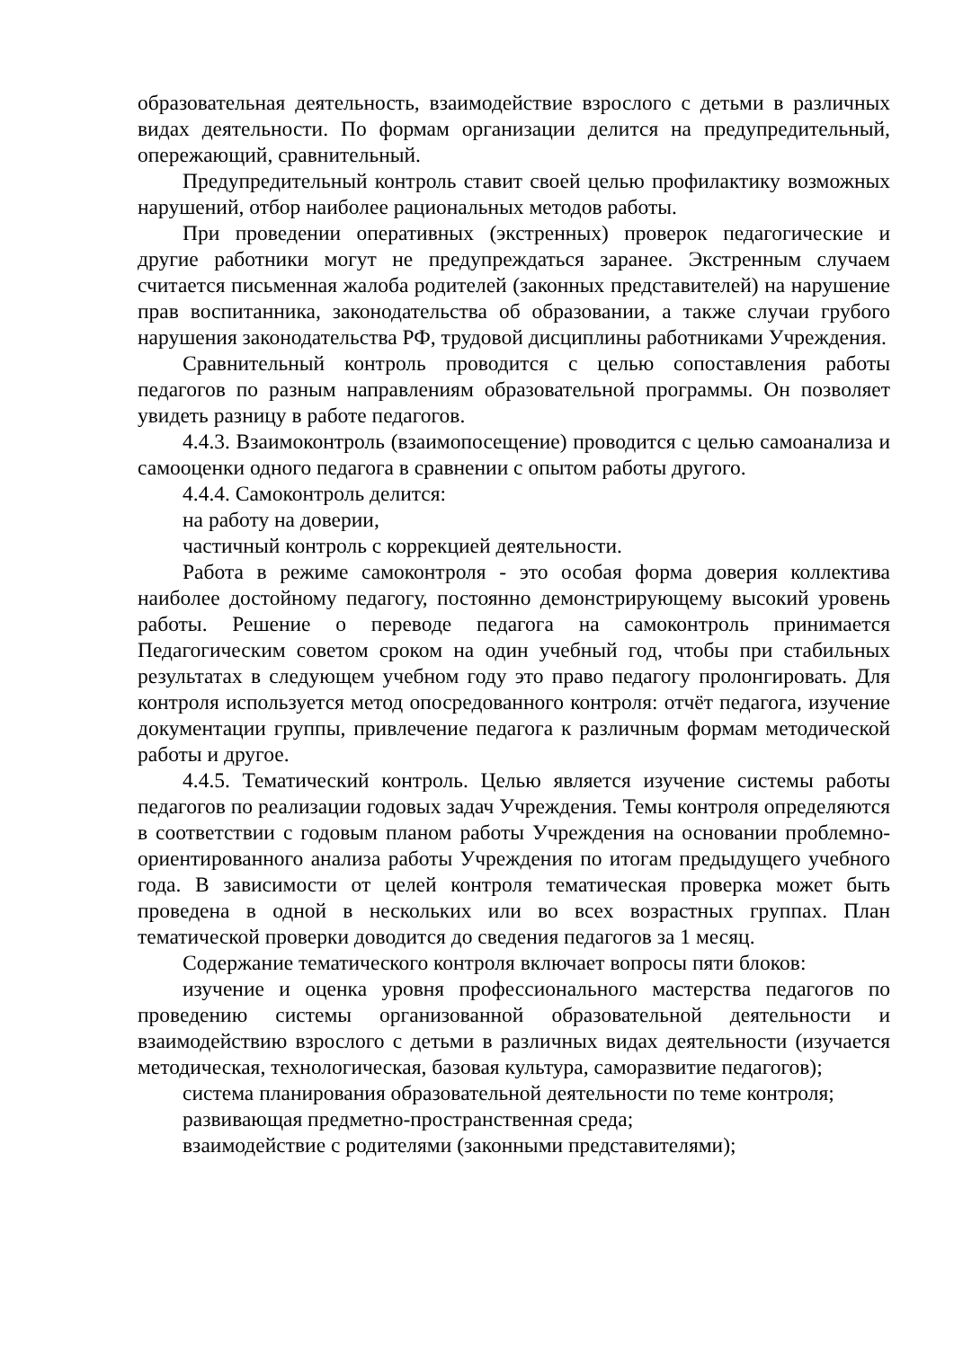образовательная деятельность, взаимодействие взрослого с детьми в различных видах деятельности. По формам организации делится на предупредительный, опережающий, сравнительный.
Предупредительный контроль ставит своей целью профилактику возможных нарушений, отбор наиболее рациональных методов работы.
При проведении оперативных (экстренных) проверок педагогические и другие работники могут не предупреждаться заранее. Экстренным случаем считается письменная жалоба родителей (законных представителей) на нарушение прав воспитанника, законодательства об образовании, а также случаи грубого нарушения законодательства РФ, трудовой дисциплины работниками Учреждения.
Сравнительный контроль проводится с целью сопоставления работы педагогов по разным направлениям образовательной программы. Он позволяет увидеть разницу в работе педагогов.
4.4.3. Взаимоконтроль (взаимопосещение) проводится с целью самоанализа и самооценки одного педагога в сравнении с опытом работы другого.
4.4.4. Самоконтроль делится:
на работу на доверии,
частичный контроль с коррекцией деятельности.
Работа в режиме самоконтроля - это особая форма доверия коллектива наиболее достойному педагогу, постоянно демонстрирующему высокий уровень работы. Решение о переводе педагога на самоконтроль принимается Педагогическим советом сроком на один учебный год, чтобы при стабильных результатах в следующем учебном году это право педагогу пролонгировать. Для контроля используется метод опосредованного контроля: отчёт педагога, изучение документации группы, привлечение педагога к различным формам методической работы и другое.
4.4.5. Тематический контроль. Целью является изучение системы работы педагогов по реализации годовых задач Учреждения. Темы контроля определяются в соответствии с годовым планом работы Учреждения на основании проблемно-ориентированного анализа работы Учреждения по итогам предыдущего учебного года. В зависимости от целей контроля тематическая проверка может быть проведена в одной в нескольких или во всех возрастных группах. План тематической проверки доводится до сведения педагогов за 1 месяц.
Содержание тематического контроля включает вопросы пяти блоков:
изучение и оценка уровня профессионального мастерства педагогов по проведению системы организованной образовательной деятельности и взаимодействию взрослого с детьми в различных видах деятельности (изучается методическая, технологическая, базовая культура, саморазвитие педагогов);
система планирования образовательной деятельности по теме контроля;
развивающая предметно-пространственная среда;
взаимодействие с родителями (законными представителями);